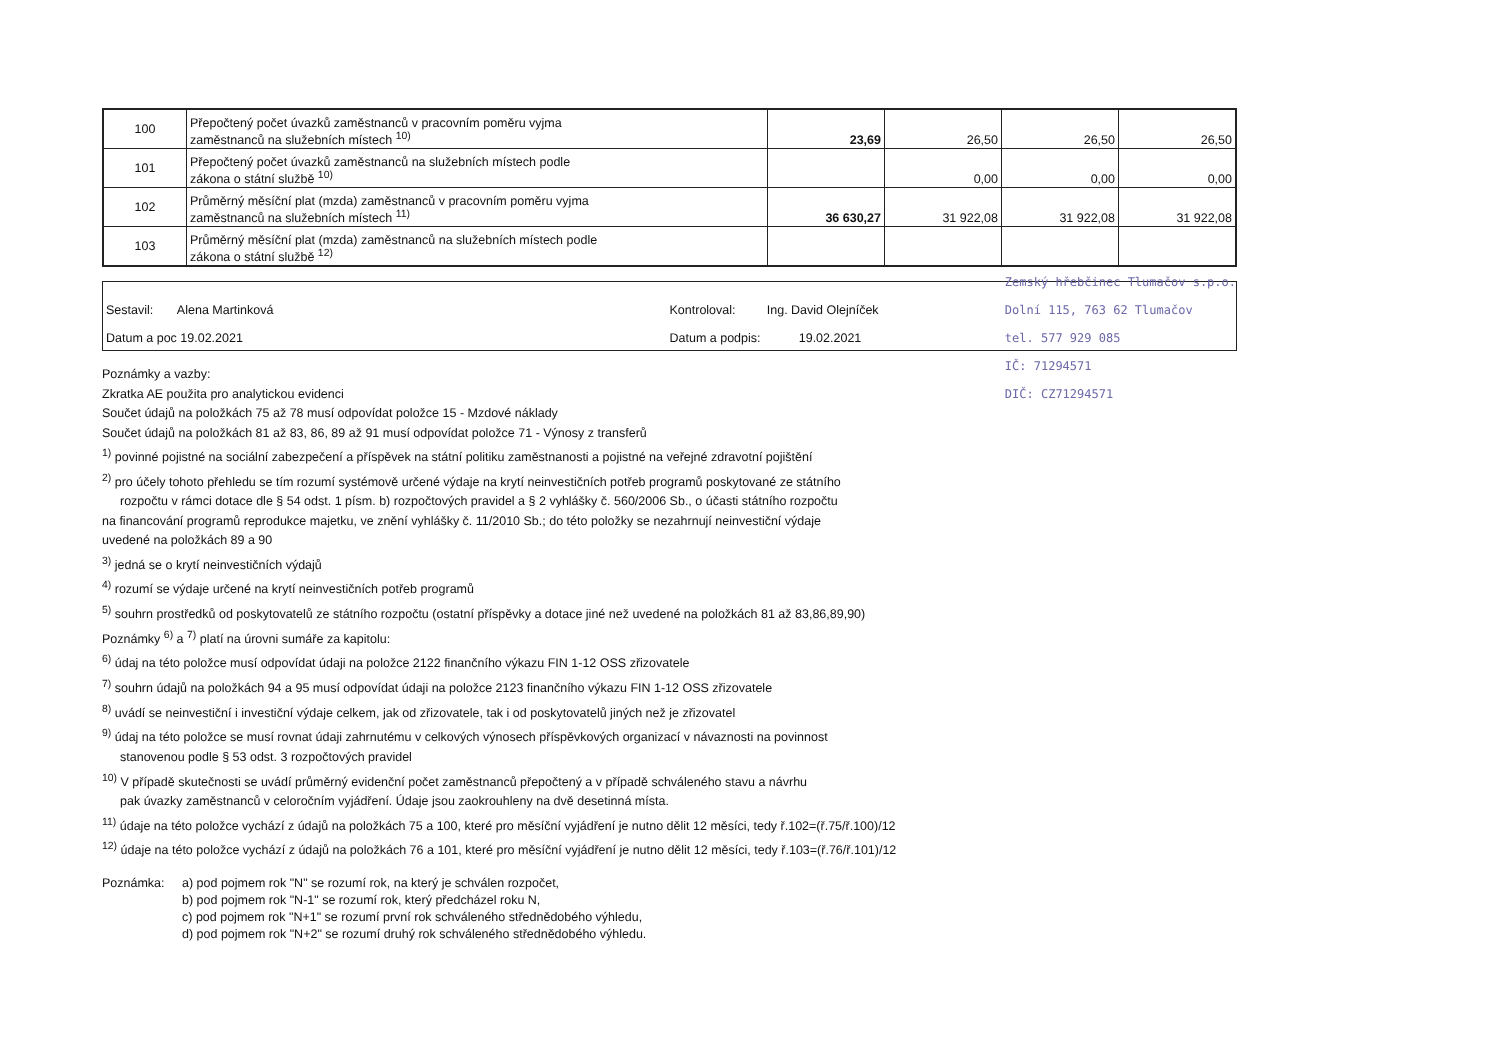| 100 | Přepočtený počet úvazků zaměstnanců v pracovním poměru vyjma zaměstnanců na služebních místech <sup>10)</sup> | 23,69 | 26,50 | 26,50 | 26,50 |
| 101 | Přepočtený počet úvazků zaměstnanců na služebních místech podle zákona o státní službě <sup>10)</sup> | | 0,00 | 0,00 | 0,00 |
| 102 | Průměrný měsíční plat (mzda) zaměstnanců v pracovním poměru vyjma zaměstnanců na služebních místech <sup>11)</sup> | 36 630,27 | 31 922,08 | 31 922,08 | 31 922,08 |
| 103 | Průměrný měsíční plat (mzda) zaměstnanců na služebních místech podle zákona o státní službě <sup>12)</sup> | | | | |
Sestavil: Alena Martinková
Datum a poc 19.02.2021
Kontroloval: Ing. David Olejníček
Datum a podpis: 19.02.2021
Zemský hřebčinec Tlumačov s.p.o.
Dolní 115, 763 62 Tlumačov
tel. 577 929 085
IČ: 71294571
DIČ: CZ71294571
Poznámky a vazby:
Zkratka AE použita pro analytickou evidenci
Součet údajů na položkách 75 až 78 musí odpovídat položce 15 - Mzdové náklady
Součet údajů na položkách 81 až 83, 86, 89 až 91 musí odpovídat položce 71 - Výnosy z transferů
<sup>1)</sup> povinné pojistné na sociální zabezpečení a příspěvek na státní politiku zaměstnanosti a pojistné na veřejné zdravotní pojištění
<sup>2)</sup> pro účely tohoto přehledu se tím rozumí systémově určené výdaje na krytí neinvestičních potřeb programů poskytované ze státního
rozpočtu v rámci dotace dle § 54 odst. 1 písm. b) rozpočtových pravidel a § 2 vyhlášky č. 560/2006 Sb., o účasti státního rozpočtu
na financování programů reprodukce majetku, ve znění vyhlášky č. 11/2010 Sb.; do této položky se nezahrnují neinvestiční výdaje
uvedené na položkách 89 a 90
<sup>3)</sup> jedná se o krytí neinvestičních výdajů
<sup>4)</sup> rozumí se výdaje určené na krytí neinvestičních potřeb programů
<sup>5)</sup> souhrn prostředků od poskytovatelů ze státního rozpočtu (ostatní příspěvky a dotace jiné než uvedené na položkách 81 až 83,86,89,90)
Poznámky <sup>6)</sup> a <sup>7)</sup> platí na úrovni sumáře za kapitolu:
<sup>6)</sup> údaj na této položce musí odpovídat údaji na položce 2122 finančního výkazu FIN 1-12 OSS zřizovatele
<sup>7)</sup> souhrn údajů na položkách 94 a 95 musí odpovídat údaji na položce 2123 finančního výkazu FIN 1-12 OSS zřizovatele
<sup>8)</sup> uvádí se neinvestiční i investiční výdaje celkem, jak od zřizovatele, tak i od poskytovatelů jiných než je zřizovatel
<sup>9)</sup> údaj na této položce se musí rovnat údaji zahrnutému v celkových výnosech příspěvkových organizací v návaznosti na povinnost
stanovenou podle § 53 odst. 3 rozpočtových pravidel
<sup>10)</sup> V případě skutečnosti se uvádí průměrný evidenční počet zaměstnanců přepočtený a v případě schváleného stavu a návrhu
pak úvazky zaměstnanců v celoročním vyjádření. Údaje jsou zaokrouhleny na dvě desetinná místa.
<sup>11)</sup> údaje na této položce vychází z údajů na položkách 75 a 100, které pro měsíční vyjádření je nutno dělit 12 měsíci, tedy ř.102=(ř.75/ř.100)/12
<sup>12)</sup> údaje na této položce vychází z údajů na položkách 76 a 101, které pro měsíční vyjádření je nutno dělit 12 měsíci, tedy ř.103=(ř.76/ř.101)/12
Poznámka: a) pod pojmem rok "N" se rozumí rok, na který je schválen rozpočet,
b) pod pojmem rok "N-1" se rozumí rok, který předcházel roku N,
c) pod pojmem rok "N+1" se rozumí první rok schváleného střednědobého výhledu,
d) pod pojmem rok "N+2" se rozumí druhý rok schváleného střednědobého výhledu.